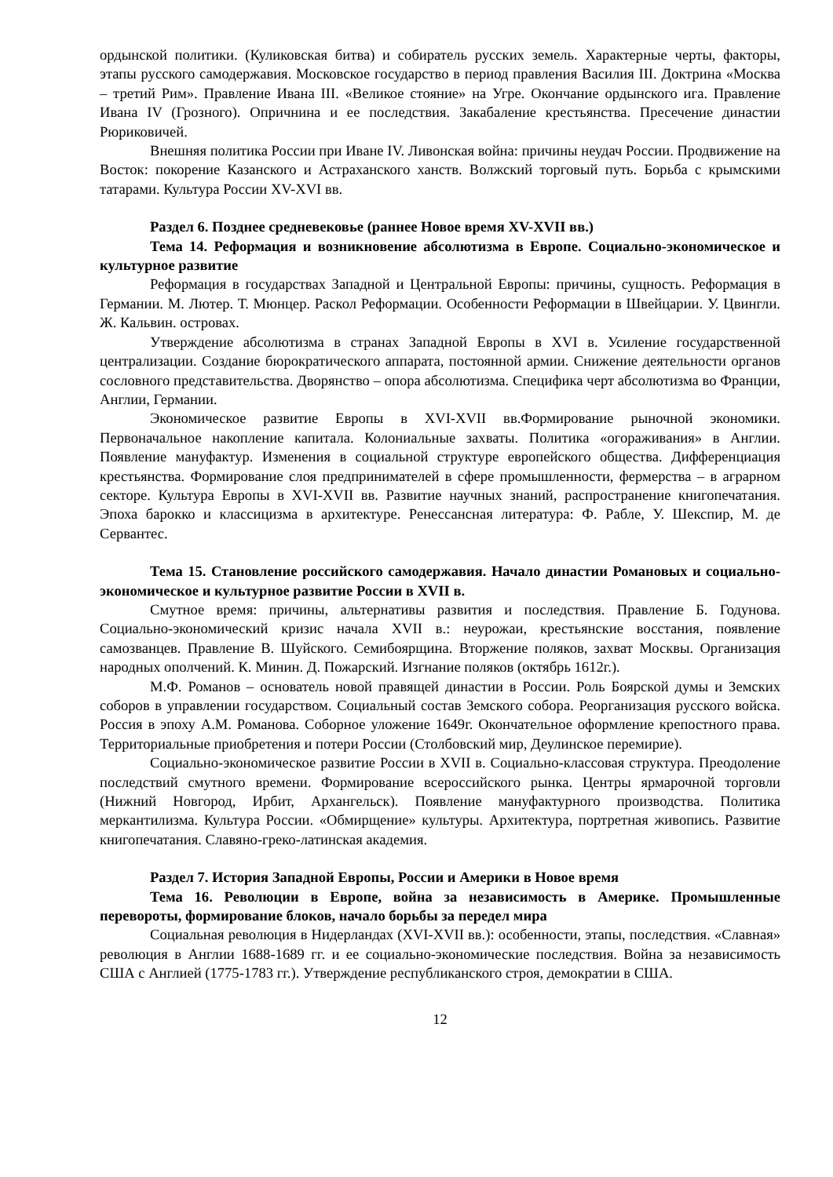ордынской политики. (Куликовская битва) и собиратель русских земель. Характерные черты, факторы, этапы русского самодержавия. Московское государство в период правления Василия III. Доктрина «Москва – третий Рим». Правление Ивана III. «Великое стояние» на Угре. Окончание ордынского ига. Правление Ивана IV (Грозного). Опричнина и ее последствия. Закабаление крестьянства. Пресечение династии Рюриковичей.
Внешняя политика России при Иване IV. Ливонская война: причины неудач России. Продвижение на Восток: покорение Казанского и Астраханского ханств. Волжский торговый путь. Борьба с крымскими татарами. Культура России XV-XVI вв.
Раздел 6. Позднее средневековье (раннее Новое время XV-XVII вв.)
Тема 14. Реформация и возникновение абсолютизма в Европе. Социально-экономическое и культурное развитие
Реформация в государствах Западной и Центральной Европы: причины, сущность. Реформация в Германии. М. Лютер. Т. Мюнцер. Раскол Реформации. Особенности Реформации в Швейцарии. У. Цвингли. Ж. Кальвин. островах.
Утверждение абсолютизма в странах Западной Европы в XVI в. Усиление государственной централизации. Создание бюрократического аппарата, постоянной армии. Снижение деятельности органов сословного представительства. Дворянство – опора абсолютизма. Специфика черт абсолютизма во Франции, Англии, Германии.
Экономическое развитие Европы в XVI-XVII вв.Формирование рыночной экономики. Первоначальное накопление капитала. Колониальные захваты. Политика «огораживания» в Англии. Появление мануфактур. Изменения в социальной структуре европейского общества. Дифференциация крестьянства. Формирование слоя предпринимателей в сфере промышленности, фермерства – в аграрном секторе. Культура Европы в XVI-XVII вв. Развитие научных знаний, распространение книгопечатания. Эпоха барокко и классицизма в архитектуре. Ренессансная литература: Ф. Рабле, У. Шекспир, М. де Сервантес.
Тема 15. Становление российского самодержавия. Начало династии Романовых и социально-экономическое и культурное развитие России в XVII в.
Смутное время: причины, альтернативы развития и последствия. Правление Б. Годунова. Социально-экономический кризис начала XVII в.: неурожаи, крестьянские восстания, появление самозванцев. Правление В. Шуйского. Семибоярщина. Вторжение поляков, захват Москвы. Организация народных ополчений. К. Минин. Д. Пожарский. Изгнание поляков (октябрь 1612г.).
М.Ф. Романов – основатель новой правящей династии в России. Роль Боярской думы и Земских соборов в управлении государством. Социальный состав Земского собора. Реорганизация русского войска. Россия в эпоху А.М. Романова. Соборное уложение 1649г. Окончательное оформление крепостного права. Территориальные приобретения и потери России (Столбовский мир, Деулинское перемирие).
Социально-экономическое развитие России в XVII в. Социально-классовая структура. Преодоление последствий смутного времени. Формирование всероссийского рынка. Центры ярмарочной торговли (Нижний Новгород, Ирбит, Архангельск). Появление мануфактурного производства. Политика меркантилизма. Культура России. «Обмирщение» культуры. Архитектура, портретная живопись. Развитие книгопечатания. Славяно-греко-латинская академия.
Раздел 7. История Западной Европы, России и Америки в Новое время
Тема 16. Революции в Европе, война за независимость в Америке. Промышленные перевороты, формирование блоков, начало борьбы за передел мира
Социальная революция в Нидерландах (XVI-XVII вв.): особенности, этапы, последствия. «Славная» революция в Англии 1688-1689 гг. и ее социально-экономические последствия. Война за независимость США с Англией (1775-1783 гг.). Утверждение республиканского строя, демократии в США.
12